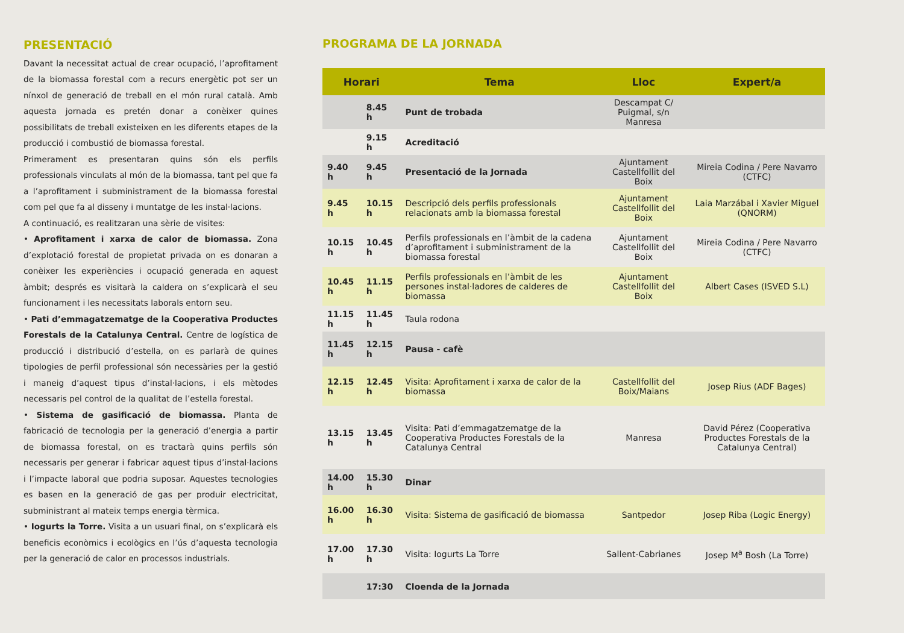PRESENTACIÓ
Davant la necessitat actual de crear ocupació, l’aprofitament de la biomassa forestal com a recurs energètic pot ser un nínxol de generació de treball en el món rural català. Amb aquesta jornada es pretén donar a conèixer quines possibilitats de treball existeixen en les diferents etapes de la producció i combustió de biomassa forestal.
Primerament es presentaran quins són els perfils professionals vinculats al món de la biomassa, tant pel que fa a l’aprofitament i subministrament de la biomassa forestal com pel que fa al disseny i muntatge de les instal·lacions.
A continuació, es realitzaran una sèrie de visites:
• Aprofitament i xarxa de calor de biomassa. Zona d’explotació forestal de propietat privada on es donaran a conèixer les experiències i ocupació generada en aquest àmbit; després es visitarà la caldera on s’explicarà el seu funcionament i les necessitats laborals entorn seu.
• Pati d’emmagatzematge de la Cooperativa Productes Forestals de la Catalunya Central. Centre de logística de producció i distribució d’estella, on es parlarà de quines tipologies de perfil professional són necessàries per la gestió i maneig d’aquest tipus d’instal·lacions, i els mètodes necessaris pel control de la qualitat de l’estella forestal.
• Sistema de gasificació de biomassa. Planta de fabricació de tecnologia per la generació d’energia a partir de biomassa forestal, on es tractarà quins perfils són necessaris per generar i fabricar aquest tipus d’instal·lacions i l’impacte laboral que podria suposar. Aquestes tecnologies es basen en la generació de gas per produir electricitat, subministrant al mateix temps energia tèrmica.
• Iogurts la Torre. Visita a un usuari final, on s’explicarà els beneficis econòmics i ecològics en l’ús d’aquesta tecnologia per la generació de calor en processos industrials.
PROGRAMA DE LA JORNADA
| Horari | | Tema | Lloc | Expert/a |
| --- | --- | --- | --- | --- |
| | 8.45 h | Punt de trobada | Descampat C/ Puigmal, s/n Manresa | |
| | 9.15 h | Acreditació | | |
| 9.40 h | 9.45 h | Presentació de la Jornada | Ajuntament Castellfollit del Boix | Mireia Codina / Pere Navarro (CTFC) |
| 9.45 h | 10.15 h | Descripció dels perfils professionals relacionats amb la biomassa forestal | Ajuntament Castellfollit del Boix | Laia Marzábal i Xavier Miguel (QNORM) |
| 10.15 h | 10.45 h | Perfils professionals en l’àmbit de la cadena d’aprofitament i subministrament de la biomassa forestal | Ajuntament Castellfollit del Boix | Mireia Codina / Pere Navarro (CTFC) |
| 10.45 h | 11.15 h | Perfils professionals en l’àmbit de les persones instal·ladores de calderes de biomassa | Ajuntament Castellfollit del Boix | Albert Cases (ISVED S.L) |
| 11.15 h | 11.45 h | Taula rodona | | |
| 11.45 h | 12.15 h | Pausa - cafè | | |
| 12.15 h | 12.45 h | Visita: Aprofitament i xarxa de calor de la biomassa | Castellfollit del Boix/Maians | Josep Rius (ADF Bages) |
| 13.15 h | 13.45 h | Visita: Pati d’emmagatzematge de la Cooperativa Productes Forestals de la Catalunya Central | Manresa | David Pérez (Cooperativa Productes Forestals de la Catalunya Central) |
| 14.00 h | 15.30 h | Dinar | | |
| 16.00 h | 16.30 h | Visita: Sistema de gasificació de biomassa | Santpedor | Josep Riba (Logic Energy) |
| 17.00 h | 17.30 h | Visita: Iogurts La Torre | Sallent-Cabrianes | Josep M<sup>a</sup> Bosh (La Torre) |
| | 17:30 | Cloenda de la Jornada | | |